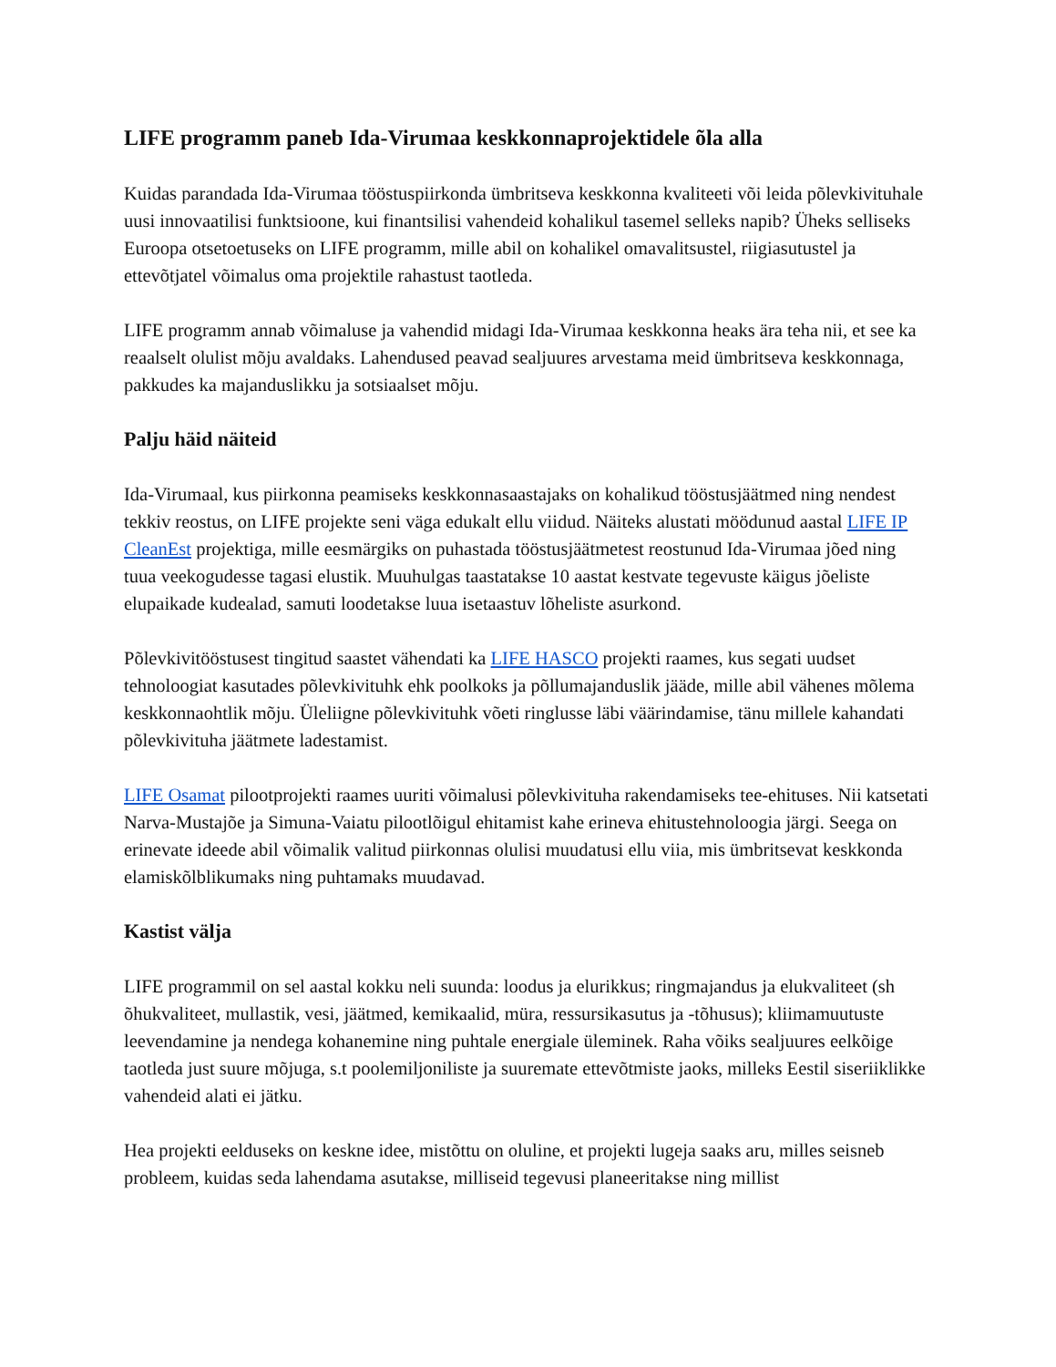LIFE programm paneb Ida-Virumaa keskkonnaprojektidele õla alla
Kuidas parandada Ida-Virumaa tööstuspiirkonda ümbritseva keskkonna kvaliteeti või leida põlevkivituhale uusi innovaatilisi funktsioone, kui finantsilisi vahendeid kohalikul tasemel selleks napib? Üheks selliseks Euroopa otsetoetuseks on LIFE programm, mille abil on kohalikel omavalitsustel, riigiasutustel ja ettevõtjatel võimalus oma projektile rahastust taotleda.
LIFE programm annab võimaluse ja vahendid midagi Ida-Virumaa keskkonna heaks ära teha nii, et see ka reaalselt olulist mõju avaldaks. Lahendused peavad sealjuures arvestama meid ümbritseva keskkonnaga, pakkudes ka majanduslikku ja sotsiaalset mõju.
Palju häid näiteid
Ida-Virumaal, kus piirkonna peamiseks keskkonnasaastajaks on kohalikud tööstusjäätmed ning nendest tekkiv reostus, on LIFE projekte seni väga edukalt ellu viidud. Näiteks alustati möödunud aastal LIFE IP CleanEst projektiga, mille eesmärgiks on puhastada tööstusjäätmetest reostunud Ida-Virumaa jõed ning tuua veekogudesse tagasi elustik. Muuhulgas taastatakse 10 aastat kestvate tegevuste käigus jõeliste elupaikade kudealad, samuti loodetakse luua isetaastuv lõheliste asurkond.
Põlevkivitööstusest tingitud saastet vähendati ka LIFE HASCO projekti raames, kus segati uudset tehnoloogiat kasutades põlevkivituhk ehk poolkoks ja põllumajanduslik jääde, mille abil vähenes mõlema keskkonnaohtlik mõju. Üleliigne põlevkivituhk võeti ringlusse läbi väärindamise, tänu millele kahandati põlevkivituha jäätmete ladestamist.
LIFE Osamat pilootprojekti raames uuriti võimalusi põlevkivituha rakendamiseks tee-ehituses. Nii katsetati Narva-Mustajõe ja Simuna-Vaiatu pilootlõigul ehitamist kahe erineva ehitustehnoloogia järgi. Seega on erinevate ideede abil võimalik valitud piirkonnas olulisi muudatusi ellu viia, mis ümbritsevat keskkonda elamiskõlblikumaks ning puhtamaks muudavad.
Kastist välja
LIFE programmil on sel aastal kokku neli suunda: loodus ja elurikkus; ringmajandus ja elukvaliteet (sh õhukvaliteet, mullastik, vesi, jäätmed, kemikaalid, müra, ressursikasutus ja -tõhusus); kliimamuutuste leevendamine ja nendega kohanemine ning puhtale energiale üleminek. Raha võiks sealjuures eelkõige taotleda just suure mõjuga, s.t poolemiljoniliste ja suuremate ettevõtmiste jaoks, milleks Eestil siseriiklikke vahendeid alati ei jätku.
Hea projekti eelduseks on keskne idee, mistõttu on oluline, et projekti lugeja saaks aru, milles seisneb probleem, kuidas seda lahendama asutakse, milliseid tegevusi planeeritakse ning millist